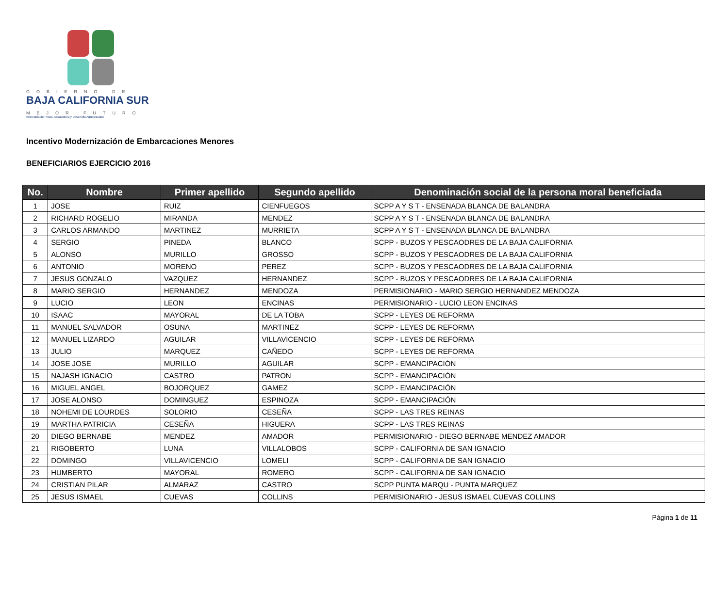GOBIERNO DE
BAJA CALIFORNIA SUR
MEJOR FUTURO
Secretaría de Pesca, Acuacultura y Desarrollo Agropecuario
Incentivo Modernización de Embarcaciones Menores
BENEFICIARIOS EJERCICIO 2016
| No. | Nombre | Primer apellido | Segundo apellido | Denominación social de la persona moral beneficiada |
| --- | --- | --- | --- | --- |
| 1 | JOSE | RUIZ | CIENFUEGOS | SCPP A Y S T - ENSENADA BLANCA DE BALANDRA |
| 2 | RICHARD ROGELIO | MIRANDA | MENDEZ | SCPP A Y S T - ENSENADA BLANCA DE BALANDRA |
| 3 | CARLOS ARMANDO | MARTINEZ | MURRIETA | SCPP A Y S T - ENSENADA BLANCA DE BALANDRA |
| 4 | SERGIO | PINEDA | BLANCO | SCPP - BUZOS Y PESCAODRES DE LA BAJA CALIFORNIA |
| 5 | ALONSO | MURILLO | GROSSO | SCPP - BUZOS Y PESCAODRES DE LA BAJA CALIFORNIA |
| 6 | ANTONIO | MORENO | PEREZ | SCPP - BUZOS Y PESCAODRES DE LA BAJA CALIFORNIA |
| 7 | JESUS GONZALO | VAZQUEZ | HERNANDEZ | SCPP - BUZOS Y PESCAODRES DE LA BAJA CALIFORNIA |
| 8 | MARIO SERGIO | HERNANDEZ | MENDOZA | PERMISIONARIO - MARIO SERGIO HERNANDEZ MENDOZA |
| 9 | LUCIO | LEON | ENCINAS | PERMISIONARIO - LUCIO LEON ENCINAS |
| 10 | ISAAC | MAYORAL | DE LA TOBA | SCPP - LEYES DE REFORMA |
| 11 | MANUEL SALVADOR | OSUNA | MARTINEZ | SCPP - LEYES DE REFORMA |
| 12 | MANUEL LIZARDO | AGUILAR | VILLAVICENCIO | SCPP - LEYES DE REFORMA |
| 13 | JULIO | MARQUEZ | CAÑEDO | SCPP - LEYES DE REFORMA |
| 14 | JOSE JOSE | MURILLO | AGUILAR | SCPP - EMANCIPACIÓN |
| 15 | NAJASH IGNACIO | CASTRO | PATRON | SCPP - EMANCIPACIÓN |
| 16 | MIGUEL ANGEL | BOJORQUEZ | GAMEZ | SCPP - EMANCIPACIÓN |
| 17 | JOSE ALONSO | DOMINGUEZ | ESPINOZA | SCPP - EMANCIPACIÓN |
| 18 | NOHEMI DE LOURDES | SOLORIO | CESEÑA | SCPP - LAS TRES REINAS |
| 19 | MARTHA PATRICIA | CESEÑA | HIGUERA | SCPP - LAS TRES REINAS |
| 20 | DIEGO BERNABE | MENDEZ | AMADOR | PERMISIONARIO - DIEGO BERNABE MENDEZ AMADOR |
| 21 | RIGOBERTO | LUNA | VILLALOBOS | SCPP - CALIFORNIA DE SAN IGNACIO |
| 22 | DOMINGO | VILLAVICENCIO | LOMELI | SCPP - CALIFORNIA DE SAN IGNACIO |
| 23 | HUMBERTO | MAYORAL | ROMERO | SCPP - CALIFORNIA DE SAN IGNACIO |
| 24 | CRISTIAN PILAR | ALMARAZ | CASTRO | SCPP PUNTA MARQU - PUNTA MARQUEZ |
| 25 | JESUS ISMAEL | CUEVAS | COLLINS | PERMISIONARIO - JESUS ISMAEL CUEVAS COLLINS |
Página 1 de 11